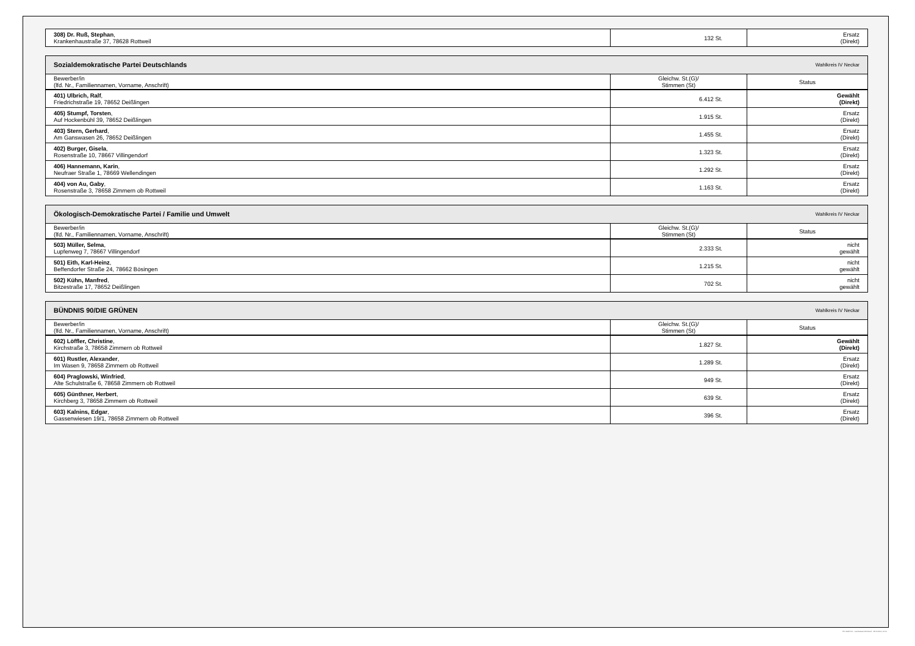| 308) Dr. Ruß, Stephan , Krankenhaustraße 37, 78628 Rottweil | 132 St. | Ersatz (Direkt) |
| Sozialdemokratische Partei Deutschlands Wahlkreis IV Neckar | | |
| Bewerber/in (lfd. Nr., Familiennamen, Vorname, Anschrift) | Gleichw. St.(G)/ Stimmen (St) | Status |
| 401) Ulbrich, Ralf , Friedrichstraße 19, 78652 Deißlingen | 6.412 St. | Gewählt (Direkt) |
| 405) Stumpf, Torsten , Auf Hockenbühl 39, 78652 Deißlingen | 1.915 St. | Ersatz (Direkt) |
| 403) Stern, Gerhard , Am Ganswasen 26, 78652 Deißlingen | 1.455 St. | Ersatz (Direkt) |
| 402) Burger, Gisela , Rosenstraße 10, 78667 Villingendorf | 1.323 St. | Ersatz (Direkt) |
| 406) Hannemann, Karin , Neufraer Straße 1, 78669 Wellendingen | 1.292 St. | Ersatz (Direkt) |
| 404) von Au, Gaby , Rosenstraße 3, 78658 Zimmern ob Rottweil | 1.163 St. | Ersatz (Direkt) |
| Ökologisch-Demokratische Partei / Familie und Umwelt Wahlkreis IV Neckar | | |
| Bewerber/in (lfd. Nr., Familiennamen, Vorname, Anschrift) | Gleichw. St.(G)/ Stimmen (St) | Status |
| 503) Müller, Selma , Lupfenweg 7, 78667 Villingendorf | 2.333 St. | nicht gewählt |
| 501) Eith, Karl-Heinz , Beffendorfer Straße 24, 78662 Bösingen | 1.215 St. | nicht gewählt |
| 502) Kühn, Manfred , Bitzestraße 17, 78652 Deißlingen | 702 St. | nicht gewählt |
| BÜNDNIS 90/DIE GRÜNEN Wahlkreis IV Neckar | | |
| Bewerber/in (lfd. Nr., Familiennamen, Vorname, Anschrift) | Gleichw. St.(G)/ Stimmen (St) | Status |
| 602) Löffler, Christine , Kirchstraße 3, 78658 Zimmern ob Rottweil | 1.827 St. | Gewählt (Direkt) |
| 601) Rustler, Alexander , Im Wasen 9, 78658 Zimmern ob Rottweil | 1.289 St. | Ersatz (Direkt) |
| 604) Praglowski, Winfried , Alte Schulstraße 6, 78658 Zimmern ob Rottweil | 949 St. | Ersatz (Direkt) |
| 605) Günthner, Herbert , Kirchberg 3, 78658 Zimmern ob Rottweil | 639 St. | Ersatz (Direkt) |
| 603) Kalnins, Edgar , Gassenwiesen 19/1, 78658 Zimmern ob Rottweil | 396 St. | Ersatz (Direkt) |
PC-Wahl 9.0 - Landratsamt Rottweil - 26.6.2014, 10:11